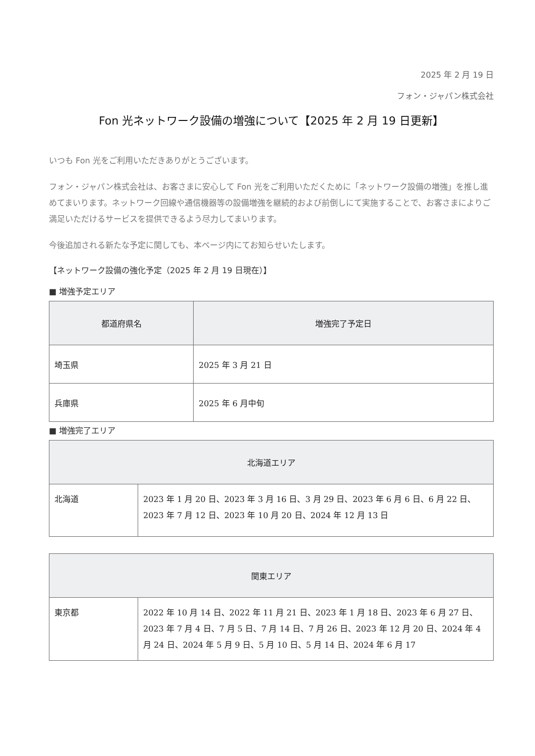2025 年 2 月 19 日
フォン・ジャパン株式会社
Fon 光ネットワーク設備の増強について【2025 年 2 月 19 日更新】
いつも Fon 光をご利用いただきありがとうございます。
フォン・ジャパン株式会社は、お客さまに安心して Fon 光をご利用いただくために「ネットワーク設備の増強」を推し進めてまいります。ネットワーク回線や通信機器等の設備増強を継続的および前倒しにて実施することで、お客さまによりご満足いただけるサービスを提供できるよう尽力してまいります。
今後追加される新たな予定に関しても、本ページ内にてお知らせいたします。
【ネットワーク設備の強化予定（2025 年 2 月 19 日現在）】
■ 増強予定エリア
| 都道府県名 | 増強完了予定日 |
| --- | --- |
| 埼玉県 | 2025 年 3 月 21 日 |
| 兵庫県 | 2025 年 6 月中旬 |
■ 増強完了エリア
| 北海道エリア | |
| --- | --- |
| 北海道 | 2023 年 1 月 20 日、2023 年 3 月 16 日、3 月 29 日、2023 年 6 月 6 日、6 月 22 日、2023 年 7 月 12 日、2023 年 10 月 20 日、2024 年 12 月 13 日 |
| 関東エリア | |
| --- | --- |
| 東京都 | 2022 年 10 月 14 日、2022 年 11 月 21 日、2023 年 1 月 18 日、2023 年 6 月 27 日、2023 年 7 月 4 日、7 月 5 日、7 月 14 日、7 月 26 日、2023 年 12 月 20 日、2024 年 4 月 24 日、2024 年 5 月 9 日、5 月 10 日、5 月 14 日、2024 年 6 月 17 |